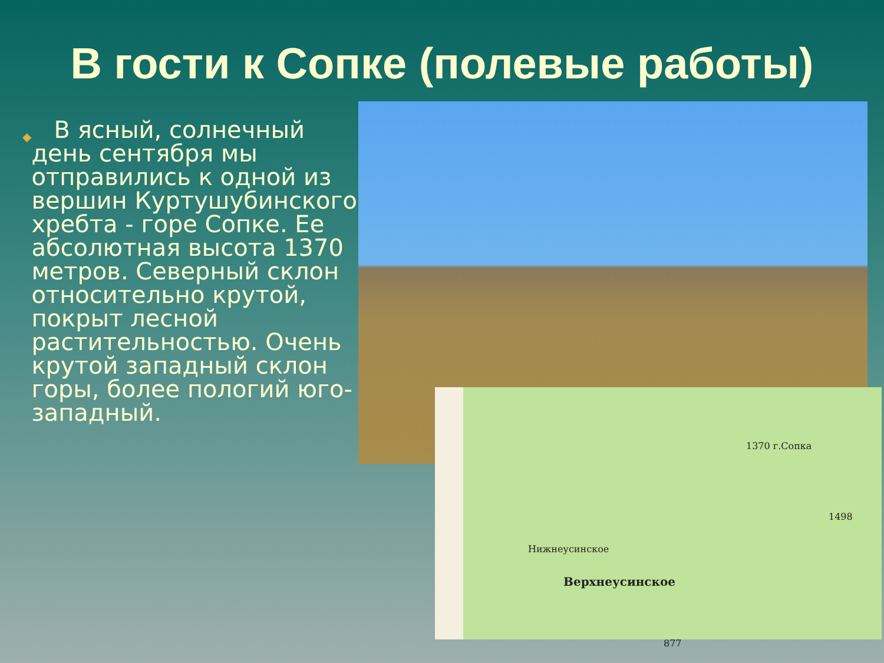В гости к Сопке (полевые работы)
◆
В ясный, солнечный день сентября мы отправились к одной из вершин Куртушубинского хребта - горе Сопке. Ее абсолютная высота 1370 метров. Северный склон относительно крутой, покрыт лесной растительностью. Очень крутой западный склон горы, более пологий юго-западный.
1370 г.Сопка
Нижнеусинское
Верхнеусинское
1498
877